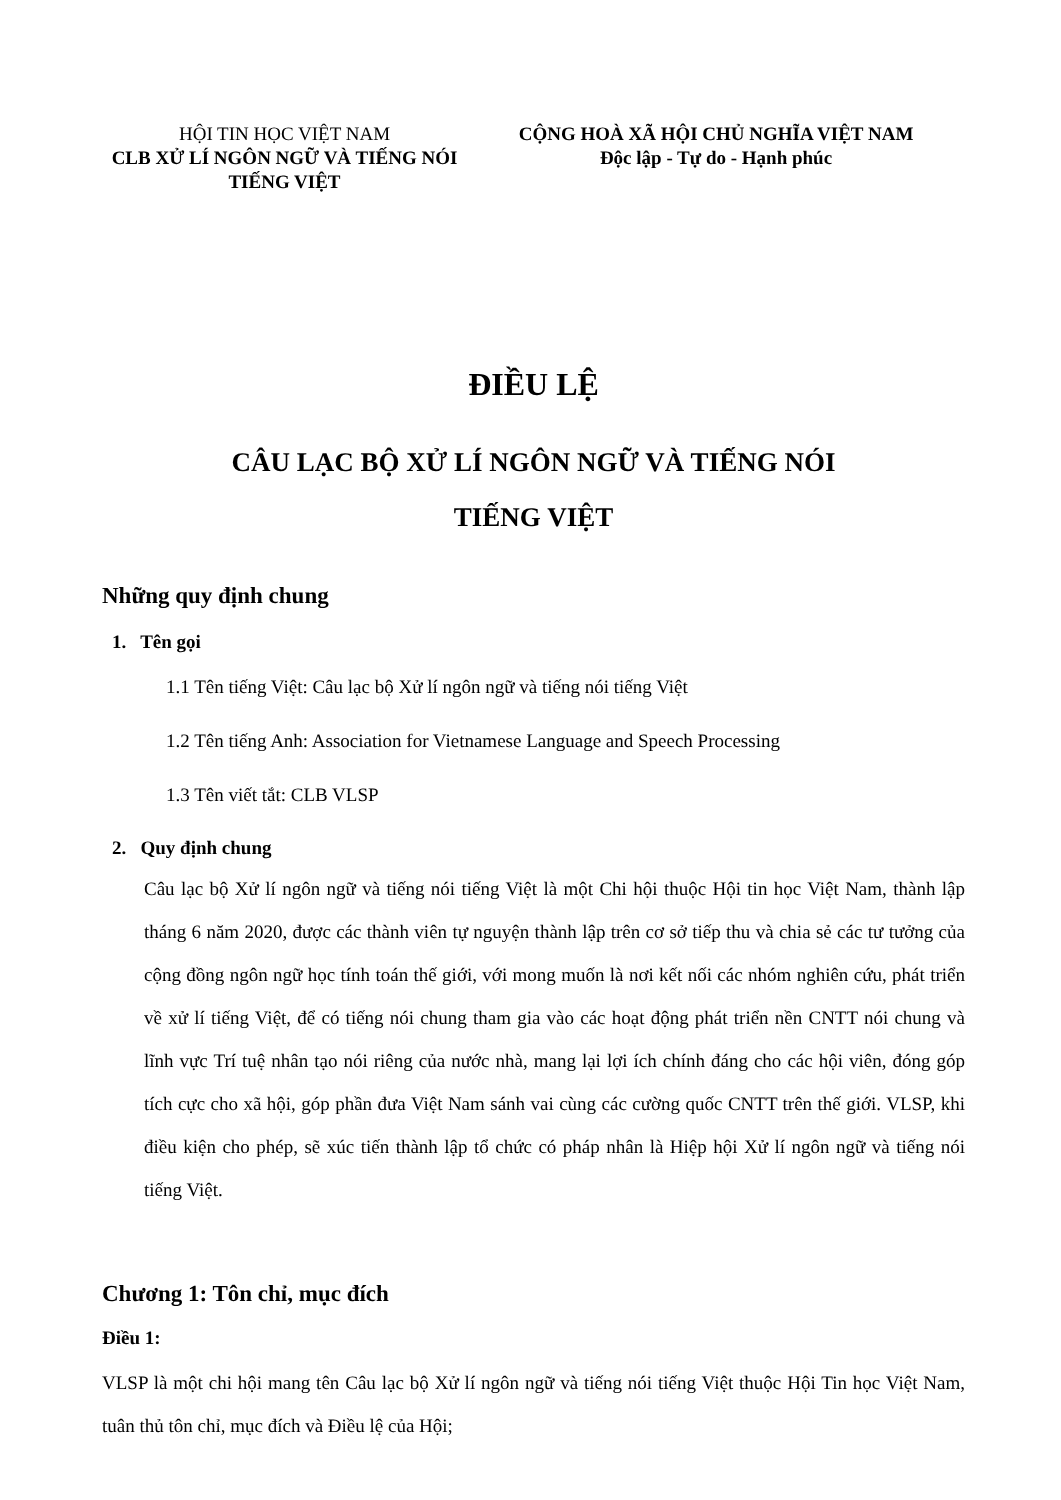HỘI TIN HỌC VIỆT NAM
CLB XỬ LÍ NGÔN NGỮ VÀ TIẾNG NÓI
TIẾNG VIỆT
CỘNG HOÀ XÃ HỘI CHỦ NGHĨA VIỆT NAM
Độc lập - Tự do - Hạnh phúc
ĐIỀU LỆ
CÂU LẠC BỘ XỬ LÍ NGÔN NGỮ VÀ TIẾNG NÓI
TIẾNG VIỆT
Những quy định chung
1. Tên gọi
1.1 Tên tiếng Việt: Câu lạc bộ Xử lí ngôn ngữ và tiếng nói tiếng Việt
1.2 Tên tiếng Anh: Association for Vietnamese Language and Speech Processing
1.3 Tên viết tắt: CLB VLSP
2. Quy định chung
Câu lạc bộ Xử lí ngôn ngữ và tiếng nói tiếng Việt là một Chi hội thuộc Hội tin học Việt Nam, thành lập tháng 6 năm 2020, được các thành viên tự nguyện thành lập trên cơ sở tiếp thu và chia sẻ các tư tưởng của cộng đồng ngôn ngữ học tính toán thế giới, với mong muốn là nơi kết nối các nhóm nghiên cứu, phát triển về xử lí tiếng Việt, để có tiếng nói chung tham gia vào các hoạt động phát triển nền CNTT nói chung và lĩnh vực Trí tuệ nhân tạo nói riêng của nước nhà, mang lại lợi ích chính đáng cho các hội viên, đóng góp tích cực cho xã hội, góp phần đưa Việt Nam sánh vai cùng các cường quốc CNTT trên thế giới. VLSP, khi điều kiện cho phép, sẽ xúc tiến thành lập tổ chức có pháp nhân là Hiệp hội Xử lí ngôn ngữ và tiếng nói tiếng Việt.
Chương 1: Tôn chỉ, mục đích
Điều 1:
VLSP là một chi hội mang tên Câu lạc bộ Xử lí ngôn ngữ và tiếng nói tiếng Việt thuộc Hội Tin học Việt Nam, tuân thủ tôn chỉ, mục đích và Điều lệ của Hội;